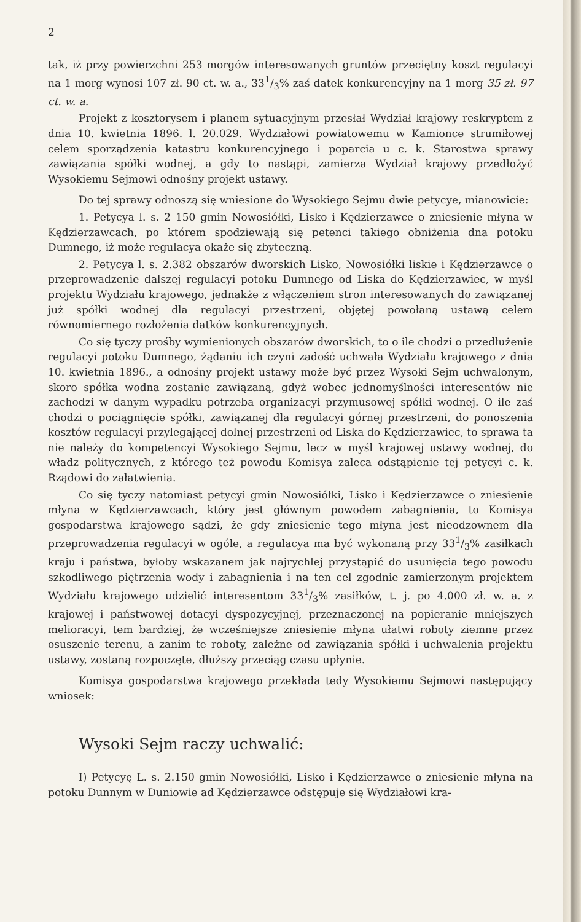2
tak, iż przy powierzchni 253 morgów interesowanych gruntów przeciętny koszt regulacyi na 1 morg wynosi 107 zł. 90 ct. w. a., 331/3% zaś datek konkurencyjny na 1 morg 35 zł. 97 ct. w. a.
Projekt z kosztorysem i planem sytuacyjnym przesłał Wydział krajowy reskryptem z dnia 10. kwietnia 1896. l. 20.029. Wydziałowi powiatowemu w Kamionce strumiłowej celem sporządzenia katastru konkurencyjnego i poparcia u c. k. Starostwa sprawy zawiązania spółki wodnej, a gdy to nastąpi, zamierza Wydział krajowy przedłożyć Wysokiemu Sejmowi odnośny projekt ustawy.
Do tej sprawy odnoszą się wniesione do Wysokiego Sejmu dwie petycye, mianowicie:
1. Petycya l. s. 2 150 gmin Nowosiółki, Lisko i Kędzierzawce o zniesienie młyna w Kędzierzawcach, po którem spodziewają się petenci takiego obniżenia dna potoku Dumnego, iż może regulacya okaże się zbyteczną.
2. Petycya l. s. 2.382 obszarów dworskich Lisko, Nowosiółki liskie i Kędzierzawce o przeprowadzenie dalszej regulacyi potoku Dumnego od Liska do Kędzierzawiec, w myśl projektu Wydziału krajowego, jednakże z włączeniem stron interesowanych do zawiązanej już spółki wodnej dla regulacyi przestrzeni, objętej powołaną ustawą celem równomiernego rozłożenia datków konkurencyjnych.
Co się tyczy prośby wymienionych obszarów dworskich, to o ile chodzi o przedłużenie regulacyi potoku Dumnego, żądaniu ich czyni zadość uchwała Wydziału krajowego z dnia 10. kwietnia 1896., a odnośny projekt ustawy może być przez Wysoki Sejm uchwalonym, skoro spółka wodna zostanie zawiązaną, gdyż wobec jednomyślności interesentów nie zachodzi w danym wypadku potrzeba organizacyi przymusowej spółki wodnej. O ile zaś chodzi o pociągnięcie spółki, zawiązanej dla regulacyi górnej przestrzeni, do ponoszenia kosztów regulacyi przylegającej dolnej przestrzeni od Liska do Kędzierzawiec, to sprawa ta nie należy do kompetencyi Wysokiego Sejmu, lecz w myśl krajowej ustawy wodnej, do władz politycznych, z którego też powodu Komisya zaleca odstąpienie tej petycyi c. k. Rządowi do załatwienia.
Co się tyczy natomiast petycyi gmin Nowosiółki, Lisko i Kędzierzawce o zniesienie młyna w Kędzierzawcach, który jest głównym powodem zabagnienia, to Komisya gospodarstwa krajowego sądzi, że gdy zniesienie tego młyna jest nieodzownem dla przeprowadzenia regulacyi w ogóle, a regulacya ma być wykonaną przy 331/3% zasiłkach kraju i państwa, byłoby wskazanem jak najrychlej przystąpić do usunięcia tego powodu szkodliwego piętrzenia wody i zabagnienia i na ten cel zgodnie zamierzonym projektem Wydziału krajowego udzielić interesentom 331/3% zasiłków, t. j. po 4.000 zł. w. a. z krajowej i państwowej dotacyi dyspozycyjnej, przeznaczonej na popieranie mniejszych melioracyi, tem bardziej, że wcześniejsze zniesienie młyna ułatwi roboty ziemne przez osuszenie terenu, a zanim te roboty, zależne od zawiązania spółki i uchwalenia projektu ustawy, zostaną rozpoczęte, dłuższy przeciąg czasu upłynie.
Komisya gospodarstwa krajowego przekłada tedy Wysokiemu Sejmowi następujący wniosek:
Wysoki Sejm raczy uchwalić:
I) Petycyę L. s. 2.150 gmin Nowosiółki, Lisko i Kędzierzawce o zniesienie młyna na potoku Dunnym w Duniowie ad Kędzierzawce odstępuje się Wydziałowi kra-